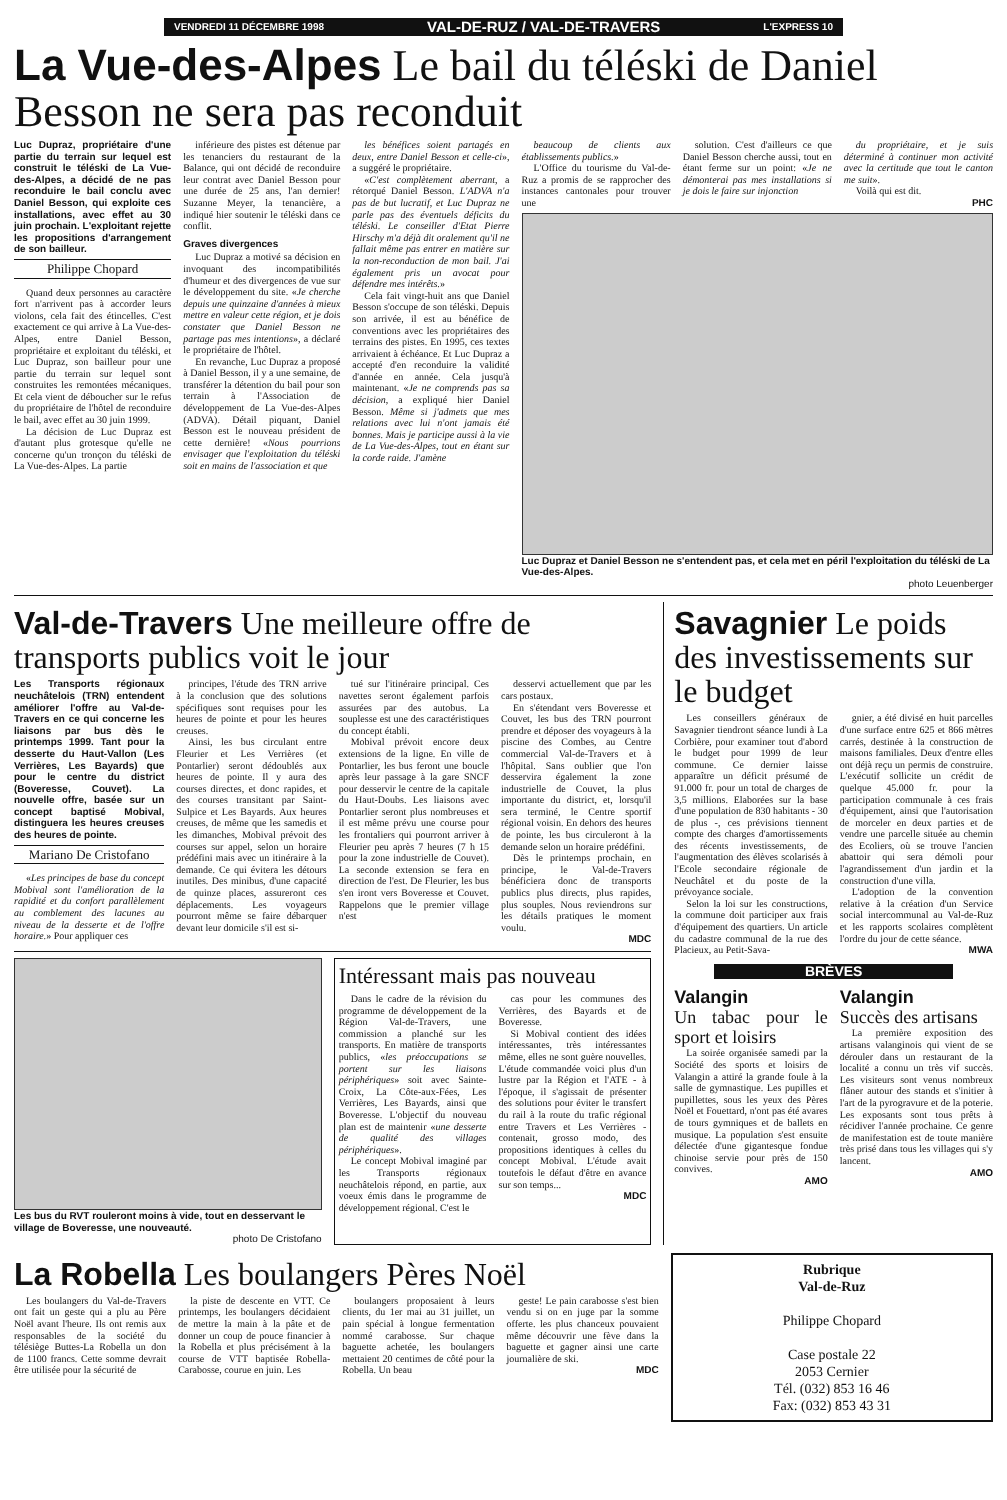VENDREDI 11 DÉCEMBRE 1998 VAL-DE-RUZ / VAL-DE-TRAVERS L'EXPRESS 10
La Vue-des-Alpes Le bail du téléski de Daniel Besson ne sera pas reconduit
Luc Dupraz, propriétaire d'une partie du terrain sur lequel est construit le téléski de La Vue-des-Alpes, a décidé de ne pas reconduire le bail conclu avec Daniel Besson, qui exploite ces installations, avec effet au 30 juin prochain. L'exploitant rejette les propositions d'arrangement de son bailleur.
Philippe Chopard
Quand deux personnes au caractère fort n'arrivent pas à accorder leurs violons, cela fait des étincelles. C'est exactement ce qui arrive à La Vue-des-Alpes, entre Daniel Besson, propriétaire et exploitant du téléski, et Luc Dupraz, son bailleur pour une partie du terrain sur lequel sont construites les remontées mécaniques. Et cela vient de déboucher sur le refus du propriétaire de l'hôtel de reconduire le bail, avec effet au 30 juin 1999.
La décision de Luc Dupraz est d'autant plus grotesque qu'elle ne concerne qu'un tronçon du téléski de La Vue-des-Alpes. La partie
inférieure des pistes est détenue par les tenanciers du restaurant de la Balance, qui ont décidé de reconduire leur contrat avec Daniel Besson pour une durée de 25 ans, l'an dernier! Suzanne Meyer, la tenancière, a indiqué hier soutenir le téléski dans ce conflit.
Graves divergences
Luc Dupraz a motivé sa décision en invoquant des incompatibilités d'humeur et des divergences de vue sur le développement du site. «Je cherche depuis une quinzaine d'années à mieux mettre en valeur cette région, et je dois constater que Daniel Besson ne partage pas mes intentions», a déclaré le propriétaire de l'hôtel.
En revanche, Luc Dupraz a proposé à Daniel Besson, il y a une semaine, de transférer la détention du bail pour son terrain à l'Association de développement de La Vue-des-Alpes (ADVA). Détail piquant, Daniel Besson est le nouveau président de cette dernière! «Nous pourrions envisager que l'exploitation du téléski soit en mains de l'association et que
les bénéfices soient partagés en deux, entre Daniel Besson et celle-ci», a suggéré le propriétaire.
«C'est complètement aberrant, a rétorqué Daniel Besson. L'ADVA n'a pas de but lucratif, et Luc Dupraz ne parle pas des éventuels déficits du téléski. Le conseiller d'Etat Pierre Hirschy m'a déjà dit oralement qu'il ne fallait même pas entrer en matière sur la non-reconduction de mon bail. J'ai également pris un avocat pour défendre mes intérêts.»
Cela fait vingt-huit ans que Daniel Besson s'occupe de son téléski. Depuis son arrivée, il est au bénéfice de conventions avec les propriétaires des terrains des pistes. En 1995, ces textes arrivaient à échéance. Et Luc Dupraz a accepté d'en reconduire la validité d'année en année. Cela jusqu'à maintenant. «Je ne comprends pas sa décision, a expliqué hier Daniel Besson. Même si j'admets que mes relations avec lui n'ont jamais été bonnes. Mais je participe aussi à la vie de La Vue-des-Alpes, tout en étant sur la corde raide. J'amène
beaucoup de clients aux établissements publics.»
L'Office du tourisme du Val-de-Ruz a promis de se rapprocher des instances cantonales pour trouver une
solution. C'est d'ailleurs ce que Daniel Besson cherche aussi, tout en étant ferme sur un point: «Je ne démonterai pas mes installations si je dois le faire sur injonction
du propriétaire, et je suis déterminé à continuer mon activité avec la certitude que tout le canton me suit».
Voilà qui est dit.
PHC
Luc Dupraz et Daniel Besson ne s'entendent pas, et cela met en péril l'exploitation du téléski de La Vue-des-Alpes.
photo Leuenberger
Val-de-Travers Une meilleure offre de transports publics voit le jour
Les Transports régionaux neuchâtelois (TRN) entendent améliorer l'offre au Val-de-Travers en ce qui concerne les liaisons par bus dès le printemps 1999. Tant pour la desserte du Haut-Vallon (Les Verrières, Les Bayards) que pour le centre du district (Boveresse, Couvet). La nouvelle offre, basée sur un concept baptisé Mobival, distinguera les heures creuses des heures de pointe.
Mariano De Cristofano
«Les principes de base du concept Mobival sont l'amélioration de la rapidité et du confort parallèlement au comblement des lacunes au niveau de la desserte et de l'offre horaire.» Pour appliquer ces
principes, l'étude des TRN arrive à la conclusion que des solutions spécifiques sont requises pour les heures de pointe et pour les heures creuses.
Ainsi, les bus circulant entre Fleurier et Les Verrières (et Pontarlier) seront dédoublés aux heures de pointe. Il y aura des courses directes, et donc rapides, et des courses transitant par Saint-Sulpice et Les Bayards. Aux heures creuses, de même que les samedis et les dimanches, Mobival prévoit des courses sur appel, selon un horaire prédéfini mais avec un itinéraire à la demande. Ce qui évitera les détours inutiles. Des minibus, d'une capacité de quinze places, assureront ces déplacements. Les voyageurs pourront même se faire débarquer devant leur domicile s'il est si-
tué sur l'itinéraire principal. Ces navettes seront également parfois assurées par des autobus. La souplesse est une des caractéristiques du concept établi.
Mobival prévoit encore deux extensions de la ligne. En ville de Pontarlier, les bus feront une boucle après leur passage à la gare SNCF pour desservir le centre de la capitale du Haut-Doubs. Les liaisons avec Pontarlier seront plus nombreuses et il est même prévu une course pour les frontaliers qui pourront arriver à Fleurier peu après 7 heures (7 h 15 pour la zone industrielle de Couvet). La seconde extension se fera en direction de l'est. De Fleurier, les bus s'en iront vers Boveresse et Couvet. Rappelons que le premier village n'est
desservi actuellement que par les cars postaux.
En s'étendant vers Boveresse et Couvet, les bus des TRN pourront prendre et déposer des voyageurs à la piscine des Combes, au Centre commercial Val-de-Travers et à l'hôpital. Sans oublier que l'on desservira également la zone industrielle de Couvet, la plus importante du district, et, lorsqu'il sera terminé, le Centre sportif régional voisin. En dehors des heures de pointe, les bus circuleront à la demande selon un horaire prédéfini.
Dès le printemps prochain, en principe, le Val-de-Travers bénéficiera donc de transports publics plus directs, plus rapides, plus souples. Nous reviendrons sur les détails pratiques le moment voulu.
MDC
Les bus du RVT rouleront moins à vide, tout en desservant le village de Boveresse, une nouveauté.
photo De Cristofano
Intéressant mais pas nouveau
Dans le cadre de la révision du programme de développement de la Région Val-de-Travers, une commission a planché sur les transports. En matière de transports publics, «les préoccupations se portent sur les liaisons périphériques» soit avec Sainte-Croix, La Côte-aux-Fées, Les Verrières, Les Bayards, ainsi que Boveresse. L'objectif du nouveau plan est de maintenir «une desserte de qualité des villages périphériques».
Le concept Mobival imaginé par les Transports régionaux neuchâtelois répond, en partie, aux voeux émis dans le programme de développement régional. C'est le
cas pour les communes des Verrières, des Bayards et de Boveresse.
Si Mobival contient des idées intéressantes, très intéressantes même, elles ne sont guère nouvelles. L'étude commandée voici plus d'un lustre par la Région et l'ATE - à l'époque, il s'agissait de présenter des solutions pour éviter le transfert du rail à la route du trafic régional entre Travers et Les Verrières - contenait, grosso modo, des propositions identiques à celles du concept Mobival. L'étude avait toutefois le défaut d'être en avance sur son temps...
MDC
Savagnier Le poids des investissements sur le budget
Les conseillers généraux de Savagnier tiendront séance lundi à La Corbière, pour examiner tout d'abord le budget pour 1999 de leur commune. Ce dernier laisse apparaître un déficit présumé de 91.000 fr. pour un total de charges de 3,5 millions. Elaborées sur la base d'une population de 830 habitants - 30 de plus -, ces prévisions tiennent compte des charges d'amortissements des récents investissements, de l'augmentation des élèves scolarisés à l'Ecole secondaire régionale de Neuchâtel et du poste de la prévoyance sociale.
Selon la loi sur les constructions, la commune doit participer aux frais d'équipement des quartiers. Un article du cadastre communal de la rue des Placieux, au Petit-Sava-
gnier, a été divisé en huit parcelles d'une surface entre 625 et 866 mètres carrés, destinée à la construction de maisons familiales. Deux d'entre elles ont déjà reçu un permis de construire. L'exécutif sollicite un crédit de quelque 45.000 fr. pour la participation communale à ces frais d'équipement, ainsi que l'autorisation de morceler en deux parties et de vendre une parcelle située au chemin des Ecoliers, où se trouve l'ancien abattoir qui sera démoli pour l'agrandissement d'un jardin et la construction d'une villa.
L'adoption de la convention relative à la création d'un Service social intercommunal au Val-de-Ruz et les rapports scolaires complètent l'ordre du jour de cette séance.
MWA
BRÈVES
Valangin
Un tabac pour le sport et loisirs
La soirée organisée samedi par la Société des sports et loisirs de Valangin a attiré la grande foule à la salle de gymnastique. Les pupilles et pupillettes, sous les yeux des Pères Noël et Fouettard, n'ont pas été avares de tours gymniques et de ballets en musique. La population s'est ensuite délectée d'une gigantesque fondue chinoise servie pour près de 150 convives.
AMO
Valangin
Succès des artisans
La première exposition des artisans valanginois qui vient de se dérouler dans un restaurant de la localité a connu un très vif succès. Les visiteurs sont venus nombreux flâner autour des stands et s'initier à l'art de la pyrogravure et de la poterie. Les exposants sont tous prêts à récidiver l'année prochaine. Ce genre de manifestation est de toute manière très prisé dans tous les villages qui s'y lancent.
AMO
La Robella Les boulangers Pères Noël
Les boulangers du Val-de-Travers ont fait un geste qui a plu au Père Noël avant l'heure. Ils ont remis aux responsables de la société du télésiège Buttes-La Robella un don de 1100 francs. Cette somme devrait être utilisée pour la sécurité de
la piste de descente en VTT. Ce printemps, les boulangers décidaient de mettre la main à la pâte et de donner un coup de pouce financier à la Robella et plus précisément à la course de VTT baptisée Robella-Carabosse, courue en juin. Les
boulangers proposaient à leurs clients, du 1er mai au 31 juillet, un pain spécial à longue fermentation nommé carabosse. Sur chaque baguette achetée, les boulangers mettaient 20 centimes de côté pour la Robella. Un beau
geste! Le pain carabosse s'est bien vendu si on en juge par la somme offerte. les plus chanceux pouvaient même découvrir une fève dans la baguette et gagner ainsi une carte journalière de ski.
MDC
Rubrique
Val-de-Ruz
Philippe Chopard
Case postale 22
2053 Cernier
Tél. (032) 853 16 46
Fax: (032) 853 43 31